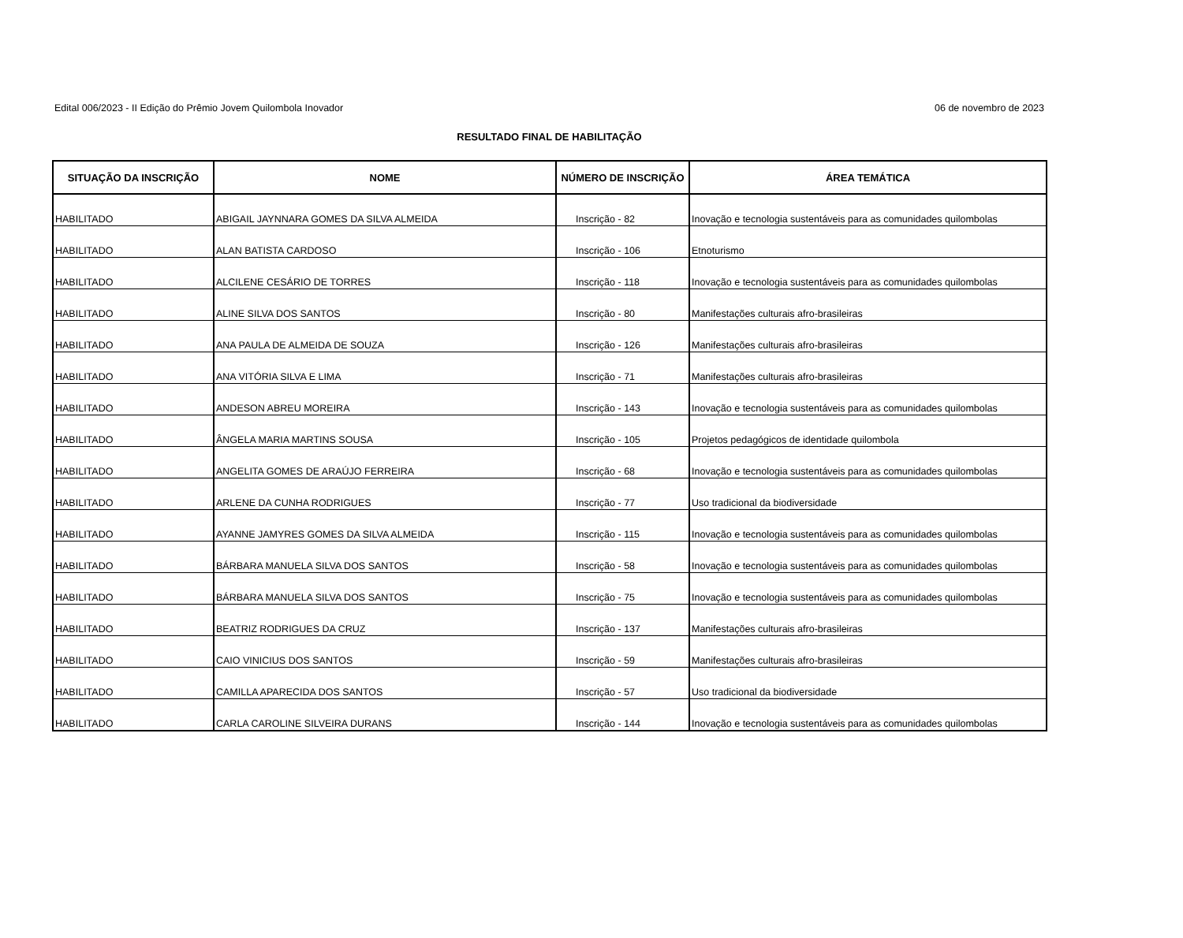Edital 006/2023 - II Edição do Prêmio Jovem Quilombola Inovador 06 de novembro de 2023
RESULTADO FINAL DE HABILITAÇÃO
| SITUAÇÃO DA INSCRIÇÃO | NOME | NÚMERO DE INSCRIÇÃO | ÁREA TEMÁTICA |
| --- | --- | --- | --- |
| HABILITADO | ABIGAIL JAYNNARA GOMES DA SILVA ALMEIDA | Inscrição - 82 | Inovação e tecnologia sustentáveis para as comunidades quilombolas |
| HABILITADO | ALAN BATISTA CARDOSO | Inscrição - 106 | Etnoturismo |
| HABILITADO | ALCILENE CESÁRIO DE TORRES | Inscrição - 118 | Inovação e tecnologia sustentáveis para as comunidades quilombolas |
| HABILITADO | ALINE SILVA DOS SANTOS | Inscrição - 80 | Manifestações culturais afro-brasileiras |
| HABILITADO | ANA PAULA DE ALMEIDA DE SOUZA | Inscrição - 126 | Manifestações culturais afro-brasileiras |
| HABILITADO | ANA VITÓRIA SILVA E LIMA | Inscrição - 71 | Manifestações culturais afro-brasileiras |
| HABILITADO | ANDESON ABREU MOREIRA | Inscrição - 143 | Inovação e tecnologia sustentáveis para as comunidades quilombolas |
| HABILITADO | ÂNGELA MARIA MARTINS SOUSA | Inscrição - 105 | Projetos pedagógicos de identidade quilombola |
| HABILITADO | ANGELITA GOMES DE ARAÚJO FERREIRA | Inscrição - 68 | Inovação e tecnologia sustentáveis para as comunidades quilombolas |
| HABILITADO | ARLENE DA CUNHA RODRIGUES | Inscrição - 77 | Uso tradicional da biodiversidade |
| HABILITADO | AYANNE JAMYRES GOMES DA SILVA ALMEIDA | Inscrição - 115 | Inovação e tecnologia sustentáveis para as comunidades quilombolas |
| HABILITADO | BÁRBARA MANUELA SILVA DOS SANTOS | Inscrição - 58 | Inovação e tecnologia sustentáveis para as comunidades quilombolas |
| HABILITADO | BÁRBARA MANUELA SILVA DOS SANTOS | Inscrição - 75 | Inovação e tecnologia sustentáveis para as comunidades quilombolas |
| HABILITADO | BEATRIZ RODRIGUES DA CRUZ | Inscrição - 137 | Manifestações culturais afro-brasileiras |
| HABILITADO | CAIO VINICIUS DOS SANTOS | Inscrição - 59 | Manifestações culturais afro-brasileiras |
| HABILITADO | CAMILLA APARECIDA DOS SANTOS | Inscrição - 57 | Uso tradicional da biodiversidade |
| HABILITADO | CARLA CAROLINE SILVEIRA DURANS | Inscrição - 144 | Inovação e tecnologia sustentáveis para as comunidades quilombolas |